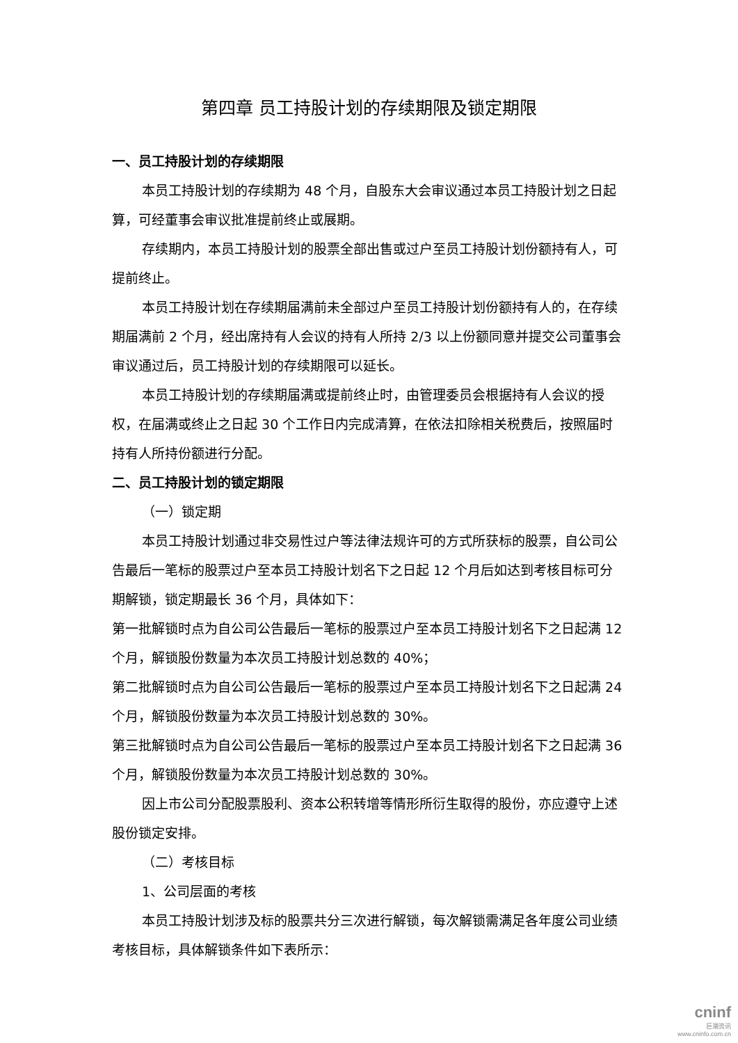第四章 员工持股计划的存续期限及锁定期限
一、员工持股计划的存续期限
本员工持股计划的存续期为 48 个月，自股东大会审议通过本员工持股计划之日起算，可经董事会审议批准提前终止或展期。
存续期内，本员工持股计划的股票全部出售或过户至员工持股计划份额持有人，可提前终止。
本员工持股计划在存续期届满前未全部过户至员工持股计划份额持有人的，在存续期届满前 2 个月，经出席持有人会议的持有人所持 2/3 以上份额同意并提交公司董事会审议通过后，员工持股计划的存续期限可以延长。
本员工持股计划的存续期届满或提前终止时，由管理委员会根据持有人会议的授权，在届满或终止之日起 30 个工作日内完成清算，在依法扣除相关税费后，按照届时持有人所持份额进行分配。
二、员工持股计划的锁定期限
（一）锁定期
本员工持股计划通过非交易性过户等法律法规许可的方式所获标的股票，自公司公告最后一笔标的股票过户至本员工持股计划名下之日起 12 个月后如达到考核目标可分期解锁，锁定期最长 36 个月，具体如下：
第一批解锁时点为自公司公告最后一笔标的股票过户至本员工持股计划名下之日起满 12 个月，解锁股份数量为本次员工持股计划总数的 40%；
第二批解锁时点为自公司公告最后一笔标的股票过户至本员工持股计划名下之日起满 24 个月，解锁股份数量为本次员工持股计划总数的 30%。
第三批解锁时点为自公司公告最后一笔标的股票过户至本员工持股计划名下之日起满 36 个月，解锁股份数量为本次员工持股计划总数的 30%。
因上市公司分配股票股利、资本公积转增等情形所衍生取得的股份，亦应遵守上述股份锁定安排。
（二）考核目标
1、公司层面的考核
本员工持股计划涉及标的股票共分三次进行解锁，每次解锁需满足各年度公司业绩考核目标，具体解锁条件如下表所示：
cninf
巨潮资讯
www.cninfo.com.cn